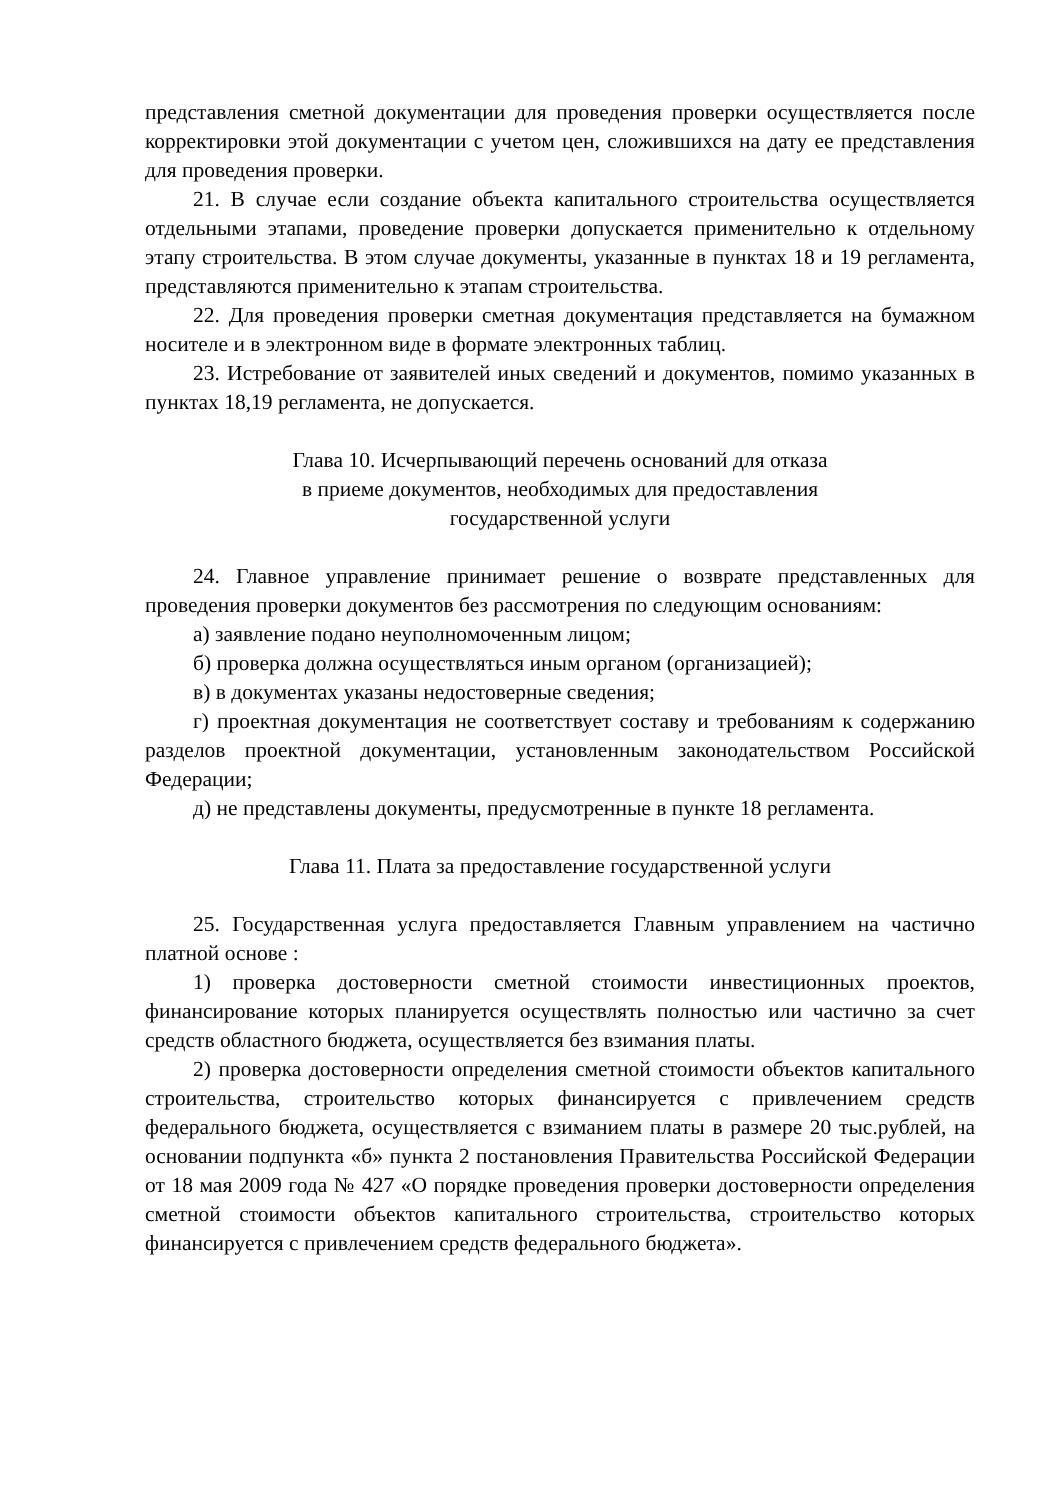представления сметной документации для проведения проверки осуществляется после корректировки этой документации с учетом цен, сложившихся на дату ее представления для проведения проверки.
21. В случае если создание объекта капитального строительства осуществляется отдельными этапами, проведение проверки допускается применительно к отдельному этапу строительства. В этом случае документы, указанные в пунктах 18 и 19 регламента, представляются применительно к этапам строительства.
22. Для проведения проверки сметная документация представляется на бумажном носителе и в электронном виде в формате электронных таблиц.
23. Истребование от заявителей иных сведений и документов, помимо указанных в пунктах 18,19 регламента, не допускается.
Глава 10. Исчерпывающий перечень оснований для отказа
в приеме документов, необходимых для предоставления
государственной услуги
24. Главное управление принимает решение о возврате представленных для проведения проверки документов без рассмотрения по следующим основаниям:
а) заявление подано неуполномоченным лицом;
б) проверка должна осуществляться иным органом (организацией);
в) в документах указаны недостоверные сведения;
г) проектная документация не соответствует составу и требованиям к содержанию разделов проектной документации, установленным законодательством Российской Федерации;
д) не представлены документы, предусмотренные в пункте 18 регламента.
Глава 11. Плата за предоставление государственной услуги
25. Государственная услуга предоставляется Главным управлением на частично платной основе :
1) проверка достоверности сметной стоимости инвестиционных проектов, финансирование которых планируется осуществлять полностью или частично за счет средств областного бюджета, осуществляется без взимания платы.
2) проверка достоверности определения сметной стоимости объектов капитального строительства, строительство которых финансируется с привлечением средств федерального бюджета, осуществляется с взиманием платы в размере 20 тыс.рублей, на основании подпункта «б» пункта 2 постановления Правительства Российской Федерации от 18 мая 2009 года № 427 «О порядке проведения проверки достоверности определения сметной стоимости объектов капитального строительства, строительство которых финансируется с привлечением средств федерального бюджета».